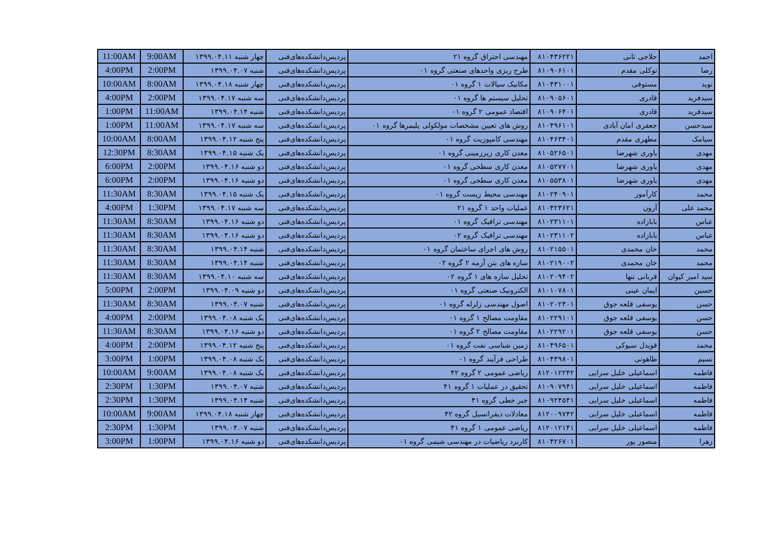| 11:00AM | 9:00AM | چهار شنبه ۱۳۹۹.۰۴.۱۱ | پردیس‌دانشکده‌های‌فنی | مهندسی احتراق گروه ۲۱ | ۸۱۰۴۳۶۲۲۱ | حلاجی ثانی | احمد |
| 4:00PM | 2:00PM | شنبه ۱۳۹۹.۰۴.۰۷ | پردیس‌دانشکده‌های‌فنی | طرح ریزی واحدهای صنعتی گروه ۰۱ | ۸۱۰۹۰۶۱۰۱ | توکلی مقدم | رضا |
| 10:00AM | 8:00AM | چهار شنبه ۱۳۹۹.۰۴.۱۸ | پردیس‌دانشکده‌های‌فنی | مکانیک سیالات ۱ گروه ۰۱ | ۸۱۰۴۳۱۰۰۱ | مستوفی | نوید |
| 4:00PM | 2:00PM | سه شنبه ۱۳۹۹.۰۴.۱۷ | پردیس‌دانشکده‌های‌فنی | تحلیل سیستم ها گروه ۰۱ | ۸۱۰۹۰۵۶۰۱ | قادری | سیدفرید |
| 1:00PM | 11:00AM | شنبه ۱۳۹۹.۰۴.۱۴ | پردیس‌دانشکده‌های‌فنی | اقتصاد عمومی ۲ گروه ۰۱ | ۸۱۰۹۰۶۴۰۱ | قادری | سیدفرید |
| 1:00PM | 11:00AM | سه شنبه ۱۳۹۹.۰۴.۱۷ | پردیس‌دانشکده‌های‌فنی | روش های تعیین مشخصات مولکولی پلیمرها گروه ۰۱ | ۸۱۰۴۹۶۱۰۱ | جعفری امان آبادی | سیدحسن |
| 10:00AM | 8:00AM | پنج شنبه ۱۳۹۹.۰۴.۱۲ | پردیس‌دانشکده‌های‌فنی | مهندسی کامپوزیت گروه ۰۱ | ۸۱۰۴۶۳۴۰۱ | مطهری مقدم | سیامک |
| 12:30PM | 8:30AM | یک شنبه ۱۳۹۹.۰۴.۱۵ | پردیس‌دانشکده‌های‌فنی | معدن کاری زیرزمینی گروه ۰۱ | ۸۱۰۵۲۶۵۰۱ | یاوری شهرضا | مهدی |
| 6:00PM | 2:00PM | دو شنبه ۱۳۹۹.۰۴.۱۶ | پردیس‌دانشکده‌های‌فنی | معدن کاری سطحی گروه ۰۱ | ۸۱۰۵۲۷۷۰۱ | یاوری شهرضا | مهدی |
| 6:00PM | 2:00PM | دو شنبه ۱۳۹۹.۰۴.۱۶ | پردیس‌دانشکده‌های‌فنی | معدن کاری سطحی گروه ۰۱ | ۸۱۰۵۵۳۸۰۱ | یاوری شهرضا | مهدی |
| 11:30AM | 8:30AM | یک شنبه ۱۳۹۹.۰۴.۱۵ | پردیس‌دانشکده‌های‌فنی | مهندسی محیط زیست گروه ۰۱ | ۸۱۰۲۴۰۹۰۱ | کارآموز | محمد |
| 4:00PM | 1:30PM | سه شنبه ۱۳۹۹.۰۴.۱۷ | پردیس‌دانشکده‌های‌فنی | عملیات واحد ۱ گروه ۲۱ | ۸۱۰۴۲۳۶۲۱ | آرون | محمد علی |
| 11:30AM | 8:30AM | دو شنبه ۱۳۹۹.۰۴.۱۶ | پردیس‌دانشکده‌های‌فنی | مهندسی ترافیک گروه ۰۱ | ۸۱۰۲۳۱۱۰۱ | بابازاده | عباس |
| 11:30AM | 8:30AM | دو شنبه ۱۳۹۹.۰۴.۱۶ | پردیس‌دانشکده‌های‌فنی | مهندسی ترافیک گروه ۰۲ | ۸۱۰۲۳۱۱۰۲ | بابازاده | عباس |
| 11:30AM | 8:30AM | شنبه ۱۳۹۹.۰۴.۱۴ | پردیس‌دانشکده‌های‌فنی | روش های اجرای ساختمان گروه ۰۱ | ۸۱۰۲۱۵۵۰۱ | خان محمدی | محمد |
| 11:30AM | 8:30AM | شنبه ۱۳۹۹.۰۴.۱۴ | پردیس‌دانشکده‌های‌فنی | سازه های بتن آرمه ۲ گروه ۰۲ | ۸۱۰۲۱۹۰۰۲ | خان محمدی | محمد |
| 11:30AM | 8:30AM | سه شنبه ۱۳۹۹.۰۴.۱۰ | پردیس‌دانشکده‌های‌فنی | تحلیل سازه های ۱ گروه ۰۲ | ۸۱۰۲۰۹۴۰۲ | قربانی تنها | سید امیر کیوان |
| 5:00PM | 2:00PM | دو شنبه ۱۳۹۹.۰۴.۰۹ | پردیس‌دانشکده‌های‌فنی | الکترونیک صنعتی گروه ۰۱ | ۸۱۰۱۰۷۸۰۱ | ایمان عینی | حسین |
| 11:30AM | 8:30AM | شنبه ۱۳۹۹.۰۴.۰۷ | پردیس‌دانشکده‌های‌فنی | اصول مهندسی زلزله گروه ۰۱ | ۸۱۰۲۰۲۳۰۱ | یوسفی قلعه جوق | حسن |
| 4:00PM | 2:00PM | یک شنبه ۱۳۹۹.۰۴.۰۸ | پردیس‌دانشکده‌های‌فنی | مقاومت مصالح ۱ گروه ۰۱ | ۸۱۰۲۲۹۱۰۱ | یوسفی قلعه جوق | حسن |
| 11:30AM | 8:30AM | دو شنبه ۱۳۹۹.۰۴.۱۶ | پردیس‌دانشکده‌های‌فنی | مقاومت مصالح ۲ گروه ۰۱ | ۸۱۰۲۲۹۲۰۱ | یوسفی قلعه جوق | حسن |
| 4:00PM | 2:00PM | پنج شنبه ۱۳۹۹.۰۴.۱۲ | پردیس‌دانشکده‌های‌فنی | زمین شناسی نفت گروه ۰۱ | ۸۱۰۴۹۶۵۰۱ | قویدل سیوکی | محمد |
| 3:00PM | 1:00PM | یک شنبه ۱۳۹۹.۰۴.۰۸ | پردیس‌دانشکده‌های‌فنی | طراحی فرآیند گروه ۰۱ | ۸۱۰۴۳۹۸۰۱ | طاهونی | نسیم |
| 10:00AM | 9:00AM | یک شنبه ۱۳۹۹.۰۴.۰۸ | پردیس‌دانشکده‌های‌فنی | ریاضی عمومی ۲ گروه ۴۲ | ۸۱۲۰۱۲۲۴۲ | اسماعیلی خلیل سرایی | فاطمه |
| 2:30PM | 1:30PM | شنبه ۱۳۹۹.۰۴.۰۷ | پردیس‌دانشکده‌های‌فنی | تحقیق در عملیات ۱ گروه ۴۱ | ۸۱۰۹۰۷۹۴۱ | اسماعیلی خلیل سرایی | فاطمه |
| 2:30PM | 1:30PM | شنبه ۱۳۹۹.۰۴.۱۴ | پردیس‌دانشکده‌های‌فنی | جبر خطی گروه ۴۱ | ۸۱۰۹۲۴۵۴۱ | اسماعیلی خلیل سرایی | فاطمه |
| 10:00AM | 9:00AM | چهار شنبه ۱۳۹۹.۰۴.۱۸ | پردیس‌دانشکده‌های‌فنی | معادلات دیفرانسیل گروه ۴۲ | ۸۱۲۰۰۹۷۴۲ | اسماعیلی خلیل سرایی | فاطمه |
| 2:30PM | 1:30PM | شنبه ۱۳۹۹.۰۴.۰۷ | پردیس‌دانشکده‌های‌فنی | ریاضی عمومی ۱ گروه ۴۱ | ۸۱۲۰۱۲۱۴۱ | اسماعیلی خلیل سرایی | فاطمه |
| 3:00PM | 1:00PM | دو شنبه ۱۳۹۹.۰۴.۱۶ | پردیس‌دانشکده‌های‌فنی | کاربرد ریاضیات در مهندسی شیمی گروه ۰۱ | ۸۱۰۴۲۶۷۰۱ | منصور پور | زهرا |